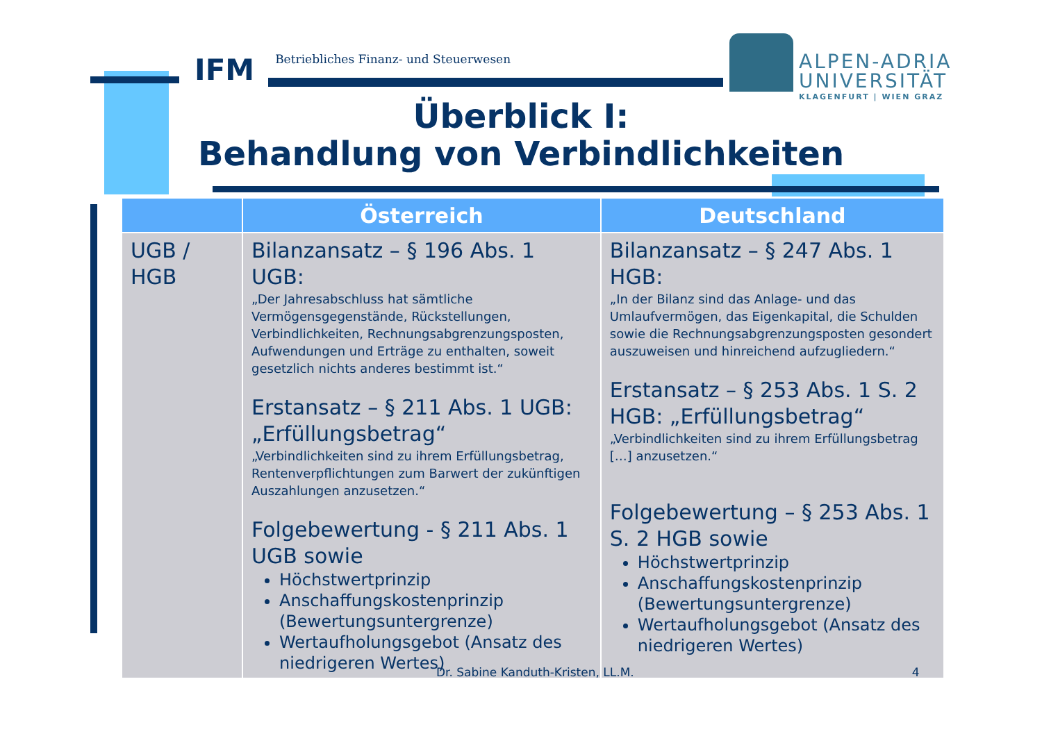IFM Betriebliches Finanz- und Steuerwesen
ALPEN-ADRIA
UNIVERSITÄT
KLAGENFURT | WIEN GRAZ
Überblick I:
Behandlung von Verbindlichkeiten
| | Österreich | Deutschland |
| --- | --- | --- |
| UGB / HGB | Bilanzansatz – § 196 Abs. 1 UGB: „Der Jahresabschluss hat sämtliche Vermögensgegenstände, Rückstellungen, Verbindlichkeiten, Rechnungsabgrenzungsposten, Aufwendungen und Erträge zu enthalten, soweit gesetzlich nichts anderes bestimmt ist.“ Erstansatz – § 211 Abs. 1 UGB: „Erfüllungsbetrag“ „Verbindlichkeiten sind zu ihrem Erfüllungsbetrag, Rentenverpflichtungen zum Barwert der zukünftigen Auszahlungen anzusetzen.“ Folgebewertung - § 211 Abs. 1 UGB sowie Höchstwertprinzip Anschaffungskostenprinzip (Bewertungsuntergrenze) Wertaufholungsgebot (Ansatz des niedrigeren Wertes) | Bilanzansatz – § 247 Abs. 1 HGB: „In der Bilanz sind das Anlage- und das Umlaufvermögen, das Eigenkapital, die Schulden sowie die Rechnungsabgrenzungsposten gesondert auszuweisen und hinreichend aufzugliedern.“ Erstansatz – § 253 Abs. 1 S. 2 HGB: „Erfüllungsbetrag“ „Verbindlichkeiten sind zu ihrem Erfüllungsbetrag […] anzusetzen.“ Folgebewertung – § 253 Abs. 1 S. 2 HGB sowie Höchstwertprinzip Anschaffungskostenprinzip (Bewertungsuntergrenze) Wertaufholungsgebot (Ansatz des niedrigeren Wertes) |
Dr. Sabine Kanduth-Kristen, LL.M. 4